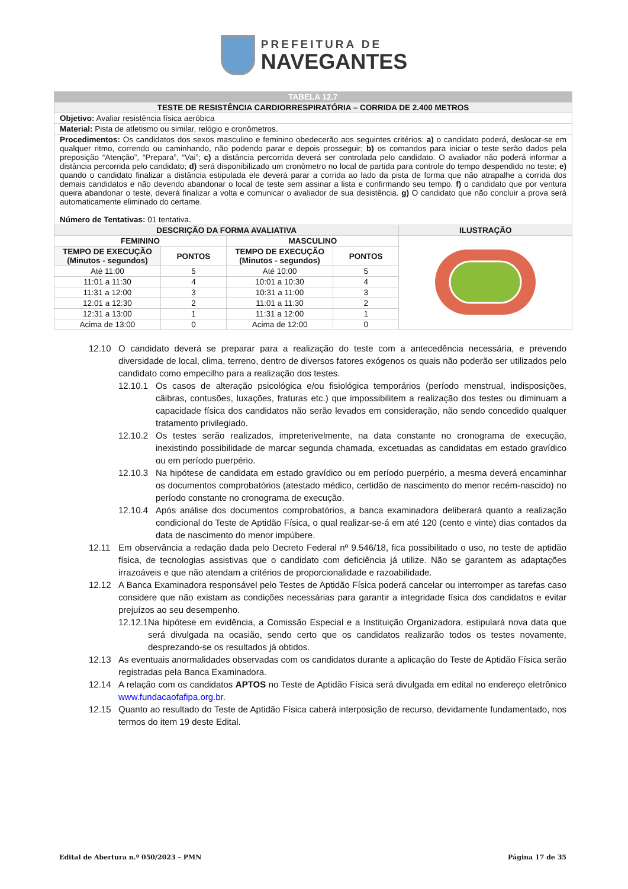PREFEITURA DE
NAVEGANTES
| TABELA 12.7 | | | | |
| TESTE DE RESISTÊNCIA CARDIORRESPIRATÓRIA – CORRIDA DE 2.400 METROS | | | | |
| Objetivo: Avaliar resistência física aeróbica | | | | |
| Material: Pista de atletismo ou similar, relógio e cronômetros. | | | | |
| Procedimentos: Os candidatos dos sexos masculino e feminino obedecerão aos seguintes critérios: a) o candidato poderá, deslocar-se em qualquer ritmo, correndo ou caminhando, não podendo parar e depois prosseguir; b) os comandos para iniciar o teste serão dados pela preposição “Atenção”, “Prepara”, “Vai”; c) a distância percorrida deverá ser controlada pelo candidato. O avaliador não poderá informar a distância percorrida pelo candidato; d) será disponibilizado um cronômetro no local de partida para controle do tempo despendido no teste; e) quando o candidato finalizar a distância estipulada ele deverá parar a corrida ao lado da pista de forma que não atrapalhe a corrida dos demais candidatos e não devendo abandonar o local de teste sem assinar a lista e confirmando seu tempo. f) o candidato que por ventura queira abandonar o teste, deverá finalizar a volta e comunicar o avaliador de sua desistência. g) O candidato que não concluir a prova será automaticamente eliminado do certame. Número de Tentativas: 01 tentativa. | | | | |
| DESCRIÇÃO DA FORMA AVALIATIVA | | | | ILUSTRAÇÃO |
| FEMININO | | MASCULINO | | |
| TEMPO DE EXECUÇÃO (Minutos - segundos) | PONTOS | TEMPO DE EXECUÇÃO (Minutos - segundos) | PONTOS | |
| Até 11:00 | 5 | Até 10:00 | 5 | |
| 11:01 a 11:30 | 4 | 10:01 a 10:30 | 4 | |
| 11:31 a 12:00 | 3 | 10:31 a 11:00 | 3 | |
| 12:01 a 12:30 | 2 | 11:01 a 11:30 | 2 | |
| 12:31 a 13:00 | 1 | 11:31 a 12:00 | 1 | |
| Acima de 13:00 | 0 | Acima de 12:00 | 0 | |
12.10 O candidato deverá se preparar para a realização do teste com a antecedência necessária, e prevendo diversidade de local, clima, terreno, dentro de diversos fatores exógenos os quais não poderão ser utilizados pelo candidato como empecilho para a realização dos testes.
12.10.1 Os casos de alteração psicológica e/ou fisiológica temporários (período menstrual, indisposições, câibras, contusões, luxações, fraturas etc.) que impossibilitem a realização dos testes ou diminuam a capacidade física dos candidatos não serão levados em consideração, não sendo concedido qualquer tratamento privilegiado.
12.10.2 Os testes serão realizados, impreterivelmente, na data constante no cronograma de execução, inexistindo possibilidade de marcar segunda chamada, excetuadas as candidatas em estado gravídico ou em período puerpério.
12.10.3 Na hipótese de candidata em estado gravídico ou em período puerpério, a mesma deverá encaminhar os documentos comprobatórios (atestado médico, certidão de nascimento do menor recém-nascido) no período constante no cronograma de execução.
12.10.4 Após análise dos documentos comprobatórios, a banca examinadora deliberará quanto a realização condicional do Teste de Aptidão Física, o qual realizar-se-á em até 120 (cento e vinte) dias contados da data de nascimento do menor impúbere.
12.11 Em observância a redação dada pelo Decreto Federal nº 9.546/18, fica possibilitado o uso, no teste de aptidão física, de tecnologias assistivas que o candidato com deficiência já utilize. Não se garantem as adaptações irrazoáveis e que não atendam a critérios de proporcionalidade e razoabilidade.
12.12 A Banca Examinadora responsável pelo Testes de Aptidão Física poderá cancelar ou interromper as tarefas caso considere que não existam as condições necessárias para garantir a integridade física dos candidatos e evitar prejuízos ao seu desempenho.
12.12.1 Na hipótese em evidência, a Comissão Especial e a Instituição Organizadora, estipulará nova data que será divulgada na ocasião, sendo certo que os candidatos realizarão todos os testes novamente, desprezando-se os resultados já obtidos.
12.13 As eventuais anormalidades observadas com os candidatos durante a aplicação do Teste de Aptidão Física serão registradas pela Banca Examinadora.
12.14 A relação com os candidatos APTOS no Teste de Aptidão Física será divulgada em edital no endereço eletrônico www.fundacaofafipa.org.br.
12.15 Quanto ao resultado do Teste de Aptidão Física caberá interposição de recurso, devidamente fundamentado, nos termos do item 19 deste Edital.
Edital de Abertura n.º 050/2023 – PMN Página 17 de 35